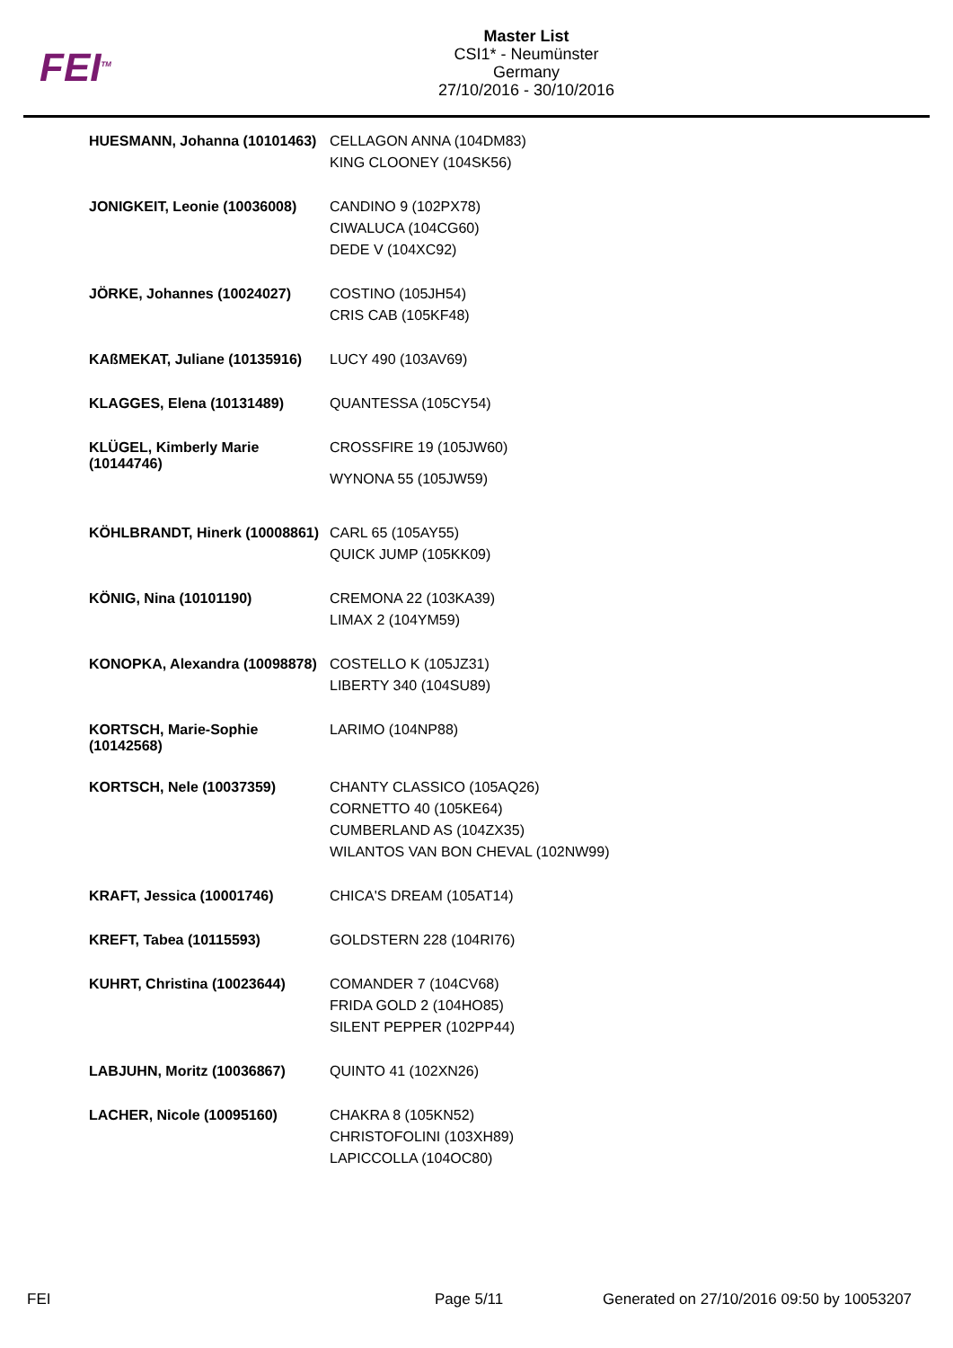FEI<sup>TM</sup>
Master List
CSI1* - Neumünster
Germany
27/10/2016 - 30/10/2016
| HUESMANN, Johanna (10101463) | CELLAGON ANNA (104DM83) KING CLOONEY (104SK56) |
| JONIGKEIT, Leonie (10036008) | CANDINO 9 (102PX78) CIWALUCA (104CG60) DEDE V (104XC92) |
| JÖRKE, Johannes (10024027) | COSTINO (105JH54) CRIS CAB (105KF48) |
| KAßMEKAT, Juliane (10135916) | LUCY 490 (103AV69) |
| KLAGGES, Elena (10131489) | QUANTESSA (105CY54) |
| KLÜGEL, Kimberly Marie (10144746) | CROSSFIRE 19 (105JW60) WYNONA 55 (105JW59) |
| KÖHLBRANDT, Hinerk (10008861) | CARL 65 (105AY55) QUICK JUMP (105KK09) |
| KÖNIG, Nina (10101190) | CREMONA 22 (103KA39) LIMAX 2 (104YM59) |
| KONOPKA, Alexandra (10098878) | COSTELLO K (105JZ31) LIBERTY 340 (104SU89) |
| KORTSCH, Marie-Sophie (10142568) | LARIMO (104NP88) |
| KORTSCH, Nele (10037359) | CHANTY CLASSICO (105AQ26) CORNETTO 40 (105KE64) CUMBERLAND AS (104ZX35) WILANTOS VAN BON CHEVAL (102NW99) |
| KRAFT, Jessica (10001746) | CHICA'S DREAM (105AT14) |
| KREFT, Tabea (10115593) | GOLDSTERN 228 (104RI76) |
| KUHRT, Christina (10023644) | COMANDER 7 (104CV68) FRIDA GOLD 2 (104HO85) SILENT PEPPER (102PP44) |
| LABJUHN, Moritz (10036867) | QUINTO 41 (102XN26) |
| LACHER, Nicole (10095160) | CHAKRA 8 (105KN52) CHRISTOFOLINI (103XH89) LAPICCOLLA (104OC80) |
FEI Page 5/11 Generated on 27/10/2016 09:50 by 10053207